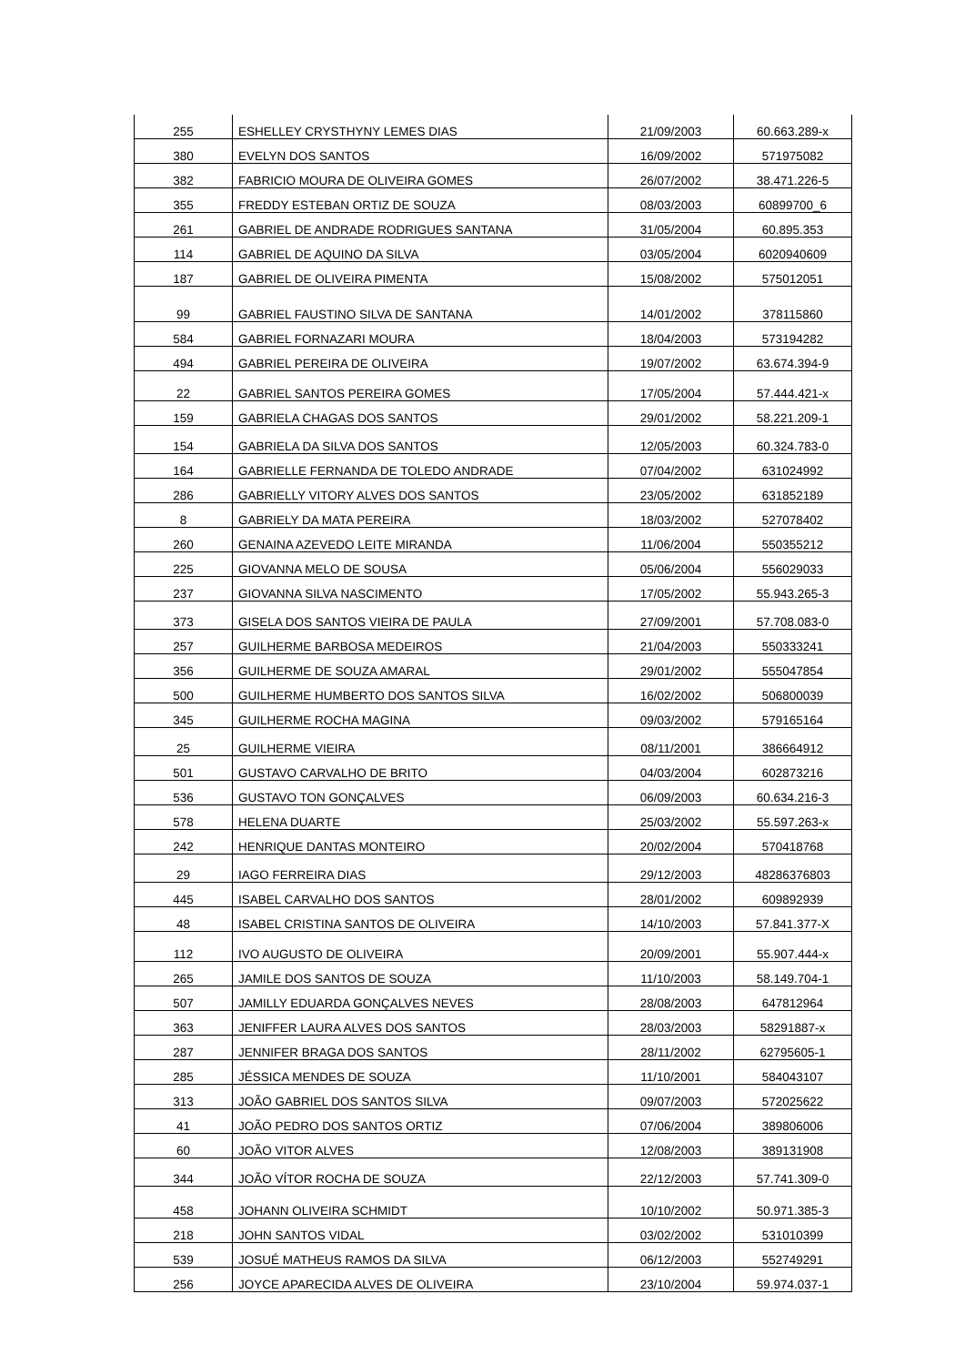| 255 | ESHELLEY CRYSTHYNY LEMES DIAS | 21/09/2003 | 60.663.289-x |
| 380 | EVELYN DOS SANTOS | 16/09/2002 | 571975082 |
| 382 | FABRICIO MOURA DE OLIVEIRA GOMES | 26/07/2002 | 38.471.226-5 |
| 355 | FREDDY ESTEBAN ORTIZ DE SOUZA | 08/03/2003 | 60899700_6 |
| 261 | GABRIEL DE ANDRADE RODRIGUES SANTANA | 31/05/2004 | 60.895.353 |
| 114 | GABRIEL DE AQUINO DA SILVA | 03/05/2004 | 6020940609 |
| 187 | GABRIEL DE OLIVEIRA PIMENTA | 15/08/2002 | 575012051 |
| 99 | GABRIEL FAUSTINO SILVA DE SANTANA | 14/01/2002 | 378115860 |
| 584 | GABRIEL FORNAZARI MOURA | 18/04/2003 | 573194282 |
| 494 | GABRIEL PEREIRA DE OLIVEIRA | 19/07/2002 | 63.674.394-9 |
| 22 | GABRIEL SANTOS PEREIRA GOMES | 17/05/2004 | 57.444.421-x |
| 159 | GABRIELA CHAGAS DOS SANTOS | 29/01/2002 | 58.221.209-1 |
| 154 | GABRIELA DA SILVA DOS SANTOS | 12/05/2003 | 60.324.783-0 |
| 164 | GABRIELLE FERNANDA DE TOLEDO ANDRADE | 07/04/2002 | 631024992 |
| 286 | GABRIELLY VITORY ALVES DOS SANTOS | 23/05/2002 | 631852189 |
| 8 | GABRIELY DA MATA PEREIRA | 18/03/2002 | 527078402 |
| 260 | GENAINA AZEVEDO LEITE MIRANDA | 11/06/2004 | 550355212 |
| 225 | GIOVANNA MELO DE SOUSA | 05/06/2004 | 556029033 |
| 237 | GIOVANNA SILVA NASCIMENTO | 17/05/2002 | 55.943.265-3 |
| 373 | GISELA DOS SANTOS VIEIRA DE PAULA | 27/09/2001 | 57.708.083-0 |
| 257 | GUILHERME BARBOSA MEDEIROS | 21/04/2003 | 550333241 |
| 356 | GUILHERME DE SOUZA AMARAL | 29/01/2002 | 555047854 |
| 500 | GUILHERME HUMBERTO DOS SANTOS SILVA | 16/02/2002 | 506800039 |
| 345 | GUILHERME ROCHA MAGINA | 09/03/2002 | 579165164 |
| 25 | GUILHERME VIEIRA | 08/11/2001 | 386664912 |
| 501 | GUSTAVO CARVALHO DE BRITO | 04/03/2004 | 602873216 |
| 536 | GUSTAVO TON GONÇALVES | 06/09/2003 | 60.634.216-3 |
| 578 | HELENA DUARTE | 25/03/2002 | 55.597.263-x |
| 242 | HENRIQUE DANTAS MONTEIRO | 20/02/2004 | 570418768 |
| 29 | IAGO FERREIRA DIAS | 29/12/2003 | 48286376803 |
| 445 | ISABEL CARVALHO DOS SANTOS | 28/01/2002 | 609892939 |
| 48 | ISABEL CRISTINA SANTOS DE OLIVEIRA | 14/10/2003 | 57.841.377-X |
| 112 | IVO AUGUSTO DE OLIVEIRA | 20/09/2001 | 55.907.444-x |
| 265 | JAMILE DOS SANTOS DE SOUZA | 11/10/2003 | 58.149.704-1 |
| 507 | JAMILLY EDUARDA GONÇALVES NEVES | 28/08/2003 | 647812964 |
| 363 | JENIFFER LAURA ALVES DOS SANTOS | 28/03/2003 | 58291887-x |
| 287 | JENNIFER BRAGA DOS SANTOS | 28/11/2002 | 62795605-1 |
| 285 | JÉSSICA MENDES DE SOUZA | 11/10/2001 | 584043107 |
| 313 | JOÃO GABRIEL DOS SANTOS SILVA | 09/07/2003 | 572025622 |
| 41 | JOÃO PEDRO DOS SANTOS ORTIZ | 07/06/2004 | 389806006 |
| 60 | JOÃO VITOR ALVES | 12/08/2003 | 389131908 |
| 344 | JOÃO VÍTOR ROCHA DE SOUZA | 22/12/2003 | 57.741.309-0 |
| 458 | JOHANN OLIVEIRA SCHMIDT | 10/10/2002 | 50.971.385-3 |
| 218 | JOHN SANTOS VIDAL | 03/02/2002 | 531010399 |
| 539 | JOSUÉ MATHEUS RAMOS DA SILVA | 06/12/2003 | 552749291 |
| 256 | JOYCE APARECIDA ALVES DE OLIVEIRA | 23/10/2004 | 59.974.037-1 |